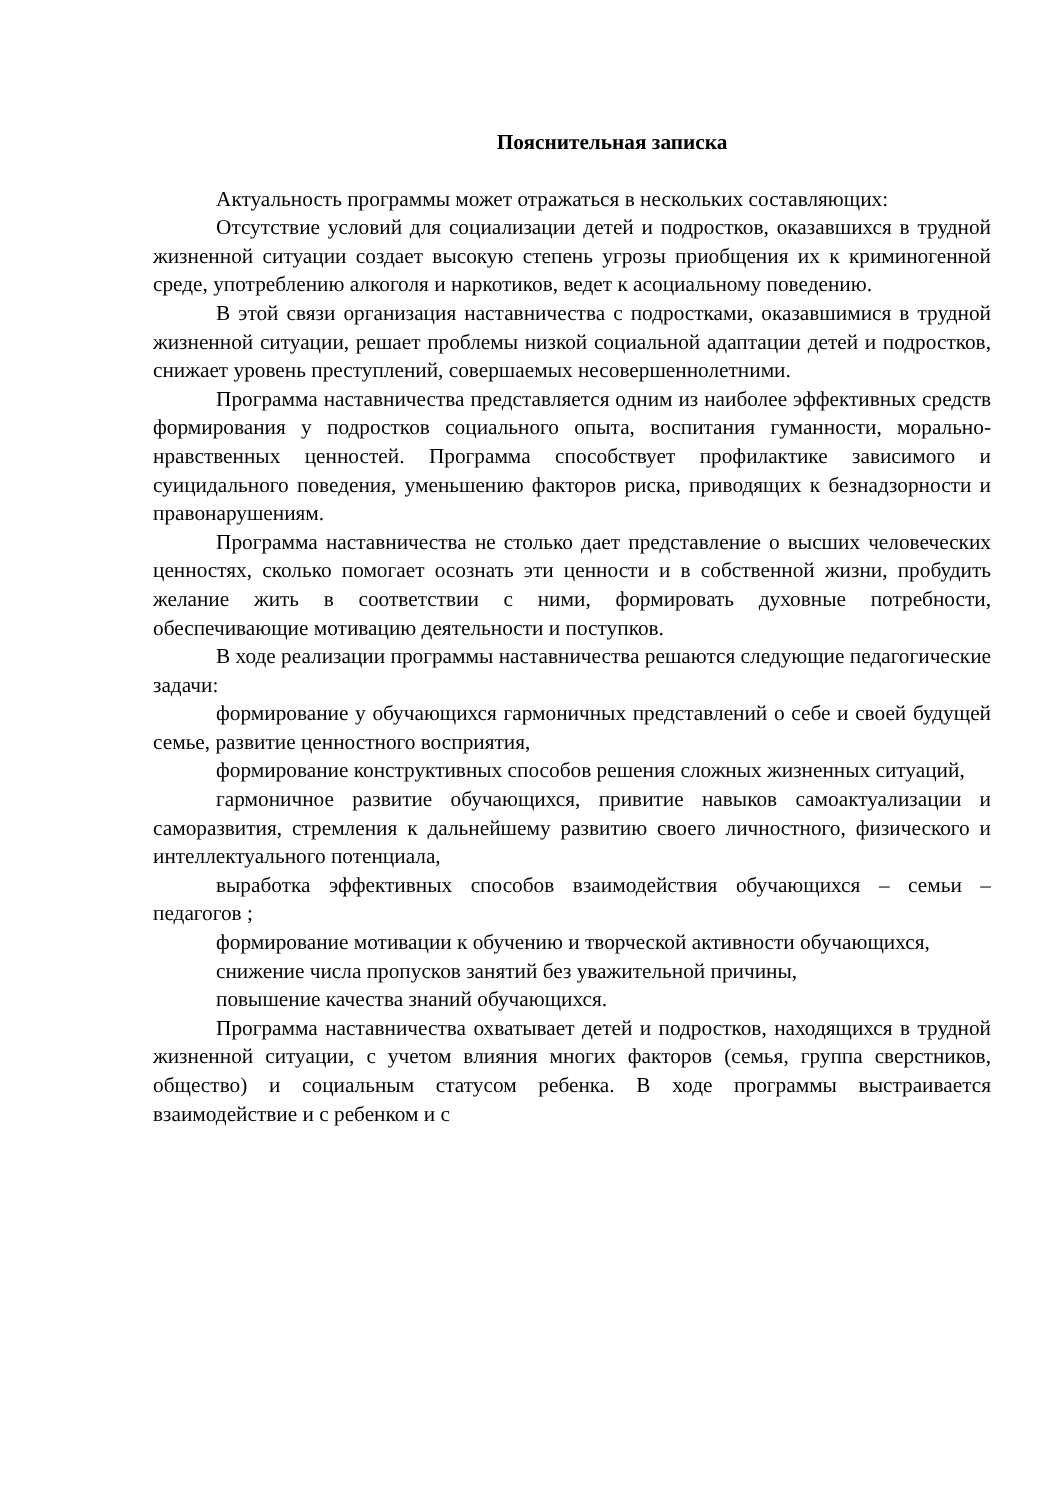Пояснительная записка
Актуальность программы может отражаться в нескольких составляющих:
Отсутствие условий для социализации детей и подростков, оказавшихся в трудной жизненной ситуации создает высокую степень угрозы приобщения их к криминогенной среде, употреблению алкоголя и наркотиков, ведет к асоциальному поведению.
В этой связи организация наставничества с подростками, оказавшимися в трудной жизненной ситуации, решает проблемы низкой социальной адаптации детей и подростков, снижает уровень преступлений, совершаемых несовершеннолетними.
Программа наставничества представляется одним из наиболее эффективных средств формирования у подростков социального опыта, воспитания гуманности, морально-нравственных ценностей. Программа способствует профилактике зависимого и суицидального поведения, уменьшению факторов риска, приводящих к безнадзорности и правонарушениям.
Программа наставничества не столько дает представление о высших человеческих ценностях, сколько помогает осознать эти ценности и в собственной жизни, пробудить желание жить в соответствии с ними, формировать духовные потребности, обеспечивающие мотивацию деятельности и поступков.
В ходе реализации программы наставничества решаются следующие педагогические задачи:
формирование у обучающихся гармоничных представлений о себе и своей будущей семье, развитие ценностного восприятия,
формирование конструктивных способов решения сложных жизненных ситуаций,
гармоничное развитие обучающихся, привитие навыков самоактуализации и саморазвития, стремления к дальнейшему развитию своего личностного, физического и интеллектуального потенциала,
выработка эффективных способов взаимодействия обучающихся – семьи – педагогов ;
формирование мотивации к обучению и творческой активности обучающихся,
снижение числа пропусков занятий без уважительной причины,
повышение качества знаний обучающихся.
Программа наставничества охватывает детей и подростков, находящихся в трудной жизненной ситуации, с учетом влияния многих факторов (семья, группа сверстников, общество) и социальным статусом ребенка. В ходе программы выстраивается взаимодействие и с ребенком и с